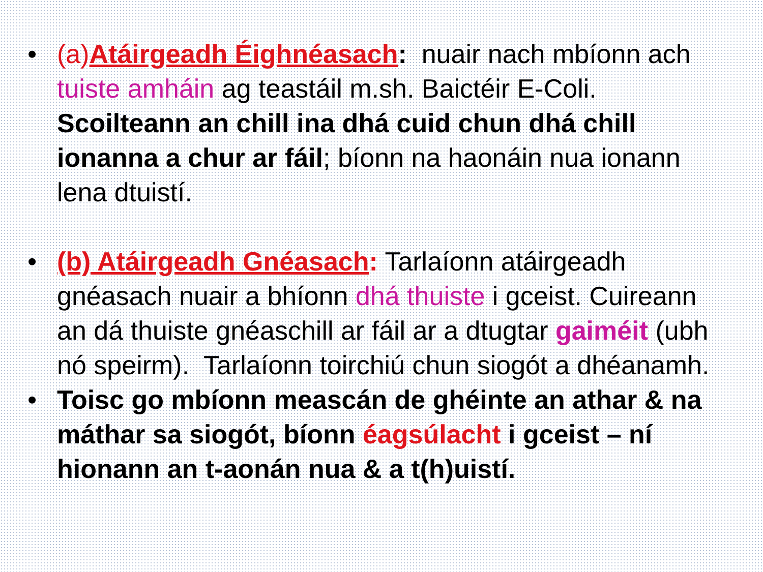• (a)Atáirgeadh Éighnéasach: nuair nach mbíonn ach tuiste amháin ag teastáil m.sh. Baictéir E-Coli. Scoilteann an chill ina dhá cuid chun dhá chill ionanna a chur ar fáil; bíonn na haonáin nua ionann lena dtuistí.
• (b) Atáirgeadh Gnéasach: Tarlaíonn atáirgeadh gnéasach nuair a bhíonn dhá thuiste i gceist. Cuireann an dá thuiste gnéaschill ar fáil ar a dtugtar gaiméit (ubh nó speirm). Tarlaíonn toirchiú chun siogót a dhéanamh.
• Toisc go mbíonn meascán de ghéinte an athar & na máthar sa siogót, bíonn éagsúlacht i gceist – ní hionann an t-aonán nua & a t(h)uistí.